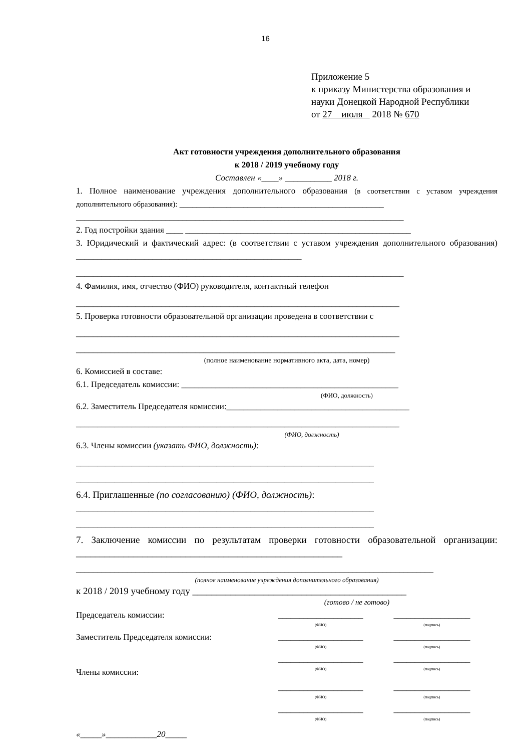16
Приложение 5
к приказу Министерства образования и
науки Донецкой Народной Республики
от 27 июля 2018 № 670
Акт готовности учреждения дополнительного образования
к 2018 / 2019 учебному году
Составлен «____» ___________ 2018 г.
1. Полное наименование учреждения дополнительного образования (в соответствии с уставом учреждения дополнительного образования): ________________________________________________
_____________________________________________________________________________
2. Год постройки здания ____ _____________________________________________________
3. Юридический и фактический адрес: (в соответствии с уставом учреждения дополнительного образования) _____________________________________________________
_____________________________________________________________________________
4. Фамилия, имя, отчество (ФИО) руководителя, контактный телефон
____________________________________________________________________________
5. Проверка готовности образовательной организации проведена в соответствии с
____________________________________________________________________________
___________________________________________________________________________
(полное наименование нормативного акта, дата, номер)
6. Комиссией в составе:
6.1. Председатель комиссии: ___________________________________________________
(ФИО, должность)
6.2. Заместитель Председателя комиссии:___________________________________________
____________________________________________________________________________
(ФИО, должность)
6.3. Члены комиссии (указать ФИО, должность):
______________________________________________________________________
______________________________________________________________________
6.4. Приглашенные (по согласованию) (ФИО, должность):
______________________________________________________________________
______________________________________________________________________
7. Заключение комиссии по результатам проверки готовности образовательной организации: ________________________________________________________
____________________________________________________________________________________
(полное наименование учреждения дополнительного образования)
к 2018 / 2019 учебному году _____________________________________________
(готово / не готово)
Председатель комиссии: ____________________
(ФИО)
__________________
(подпись)
Заместитель Председателя комиссии: ____________________
(ФИО)
__________________
(подпись)
Члены комиссии: ____________________
(ФИО)
__________________
(подпись)
____________________
(ФИО)
__________________
(подпись)
____________________
(ФИО)
__________________
(подпись)
«_____»____________20_____